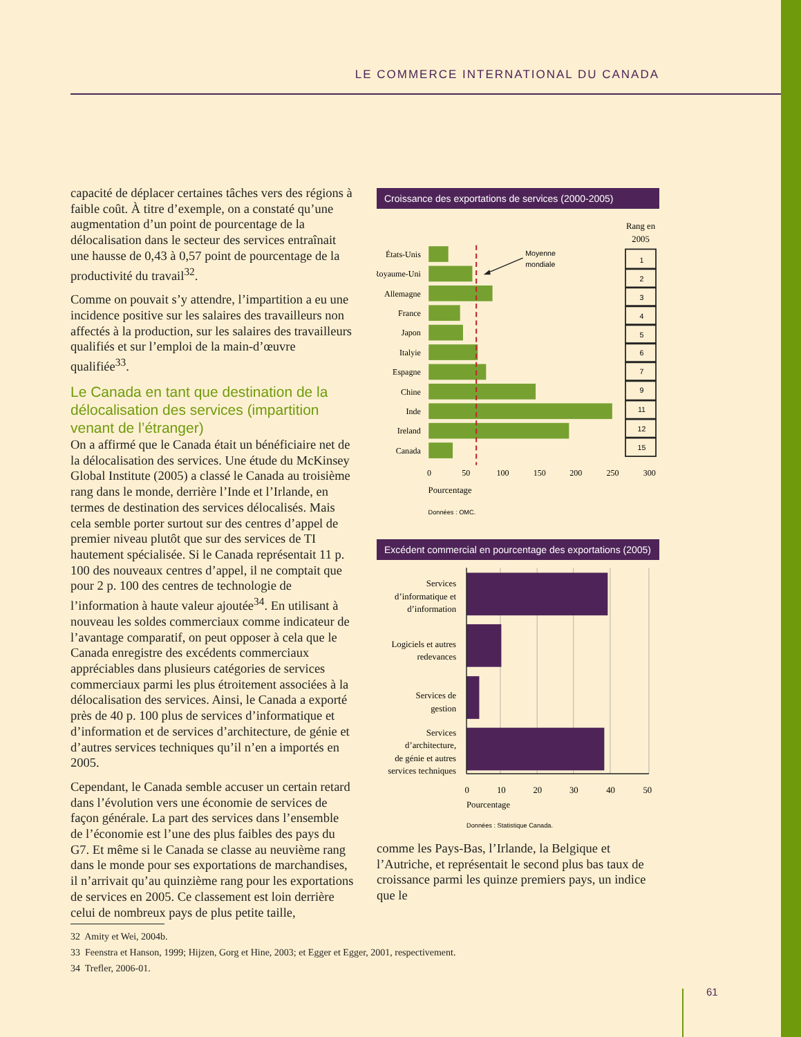LE COMMERCE INTERNATIONAL DU CANADA
capacité de déplacer certaines tâches vers des régions à faible coût. À titre d’exemple, on a constaté qu’une augmentation d’un point de pourcentage de la délocalisation dans le secteur des services entraînait une hausse de 0,43 à 0,57 point de pourcentage de la productivité du travail<sup>32</sup>.
Comme on pouvait s’y attendre, l’impartition a eu une incidence positive sur les salaires des travailleurs non affectés à la production, sur les salaires des travailleurs qualifiés et sur l’emploi de la main-d’œuvre qualifiée<sup>33</sup>.
Le Canada en tant que destination de la délocalisation des services (impartition venant de l’étranger)
On a affirmé que le Canada était un bénéficiaire net de la délocalisation des services. Une étude du McKinsey Global Institute (2005) a classé le Canada au troisième rang dans le monde, derrière l’Inde et l’Irlande, en termes de destination des services délocalisés. Mais cela semble porter surtout sur des centres d’appel de premier niveau plutôt que sur des services de TI hautement spécialisée. Si le Canada représentait 11 p. 100 des nouveaux centres d’appel, il ne comptait que pour 2 p. 100 des centres de technologie de l’information à haute valeur ajoutée<sup>34</sup>. En utilisant à nouveau les soldes commerciaux comme indicateur de l’avantage comparatif, on peut opposer à cela que le Canada enregistre des excédents commerciaux appréciables dans plusieurs catégories de services commerciaux parmi les plus étroitement associées à la délocalisation des services. Ainsi, le Canada a exporté près de 40 p. 100 plus de services d’informatique et d’information et de services d’architecture, de génie et d’autres services techniques qu’il n’en a importés en 2005.
Cependant, le Canada semble accuser un certain retard dans l’évolution vers une économie de services de façon générale. La part des services dans l’ensemble de l’économie est l’une des plus faibles des pays du G7. Et même si le Canada se classe au neuvième rang dans le monde pour ses exportations de marchandises, il n’arrivait qu’au quinzième rang pour les exportations de services en 2005. Ce classement est loin derrière celui de nombreux pays de plus petite taille,
Croissance des exportations de services (2000-2005)
Rang en
2005
États-Unis
Royaume-Uni
Allemagne
France
Japon
Italyie
Espagne
Chine
Inde
Ireland
Canada
Moyenne
mondiale
1
2
3
4
5
6
7
9
11
12
15
0
50
100
150
200
250
300
Pourcentage
Données : OMC.
Excédent commercial en pourcentage des exportations (2005)
Services
d’informatique et
d’information
Logiciels et autres
redevances
Services de
gestion
Services
d’architecture,
de génie et autres
services techniques
0
10
20
30
40
50
Pourcentage
Données : Statistique Canada.
comme les Pays-Bas, l’Irlande, la Belgique et l’Autriche, et représentait le second plus bas taux de croissance parmi les quinze premiers pays, un indice que le
32 Amity et Wei, 2004b.
33 Feenstra et Hanson, 1999; Hijzen, Gorg et Hine, 2003; et Egger et Egger, 2001, respectivement.
34 Trefler, 2006-01.
61